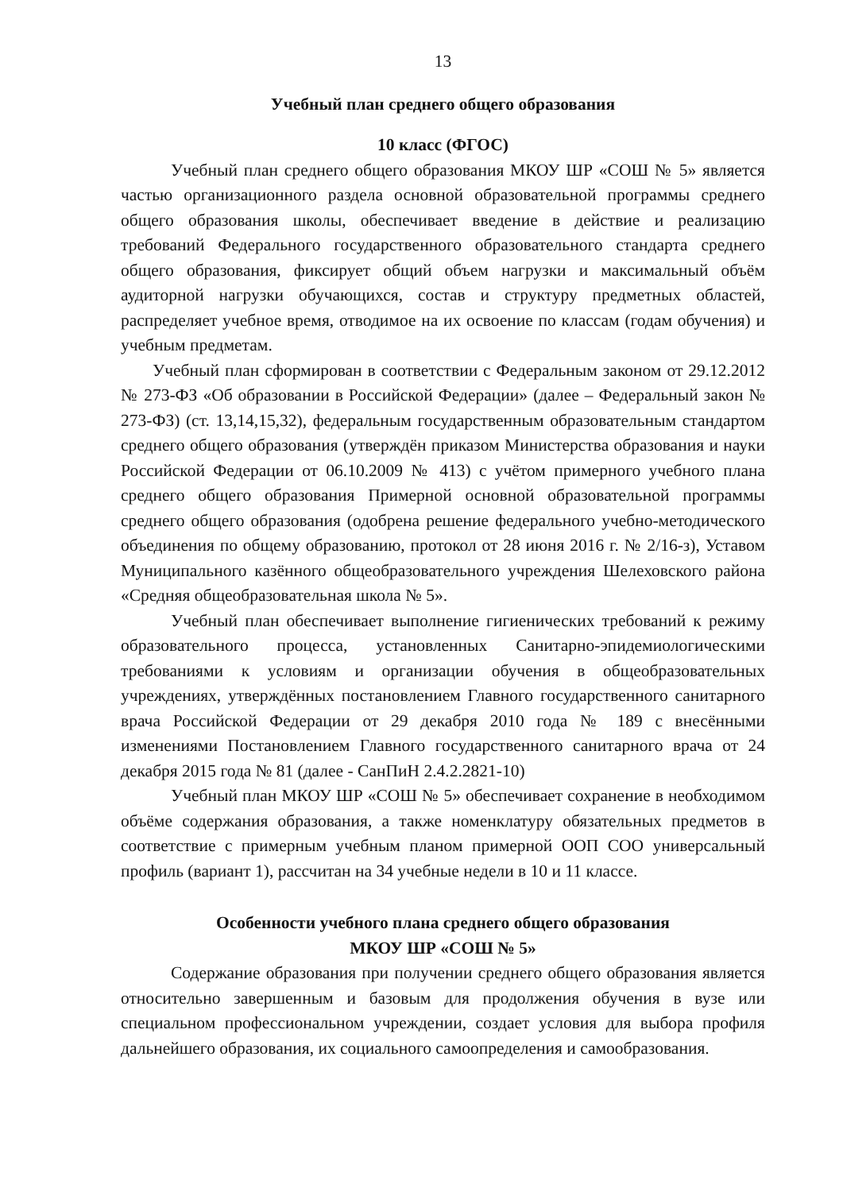13
Учебный план среднего общего образования
10 класс (ФГОС)
Учебный план среднего общего образования МКОУ ШР «СОШ № 5» является частью организационного раздела основной образовательной программы среднего общего образования школы, обеспечивает введение в действие и реализацию требований Федерального государственного образовательного стандарта среднего общего образования, фиксирует общий объем нагрузки и максимальный объём аудиторной нагрузки обучающихся, состав и структуру предметных областей, распределяет учебное время, отводимое на их освоение по классам (годам обучения) и учебным предметам.
Учебный план сформирован в соответствии с Федеральным законом от 29.12.2012 № 273-ФЗ «Об образовании в Российской Федерации» (далее – Федеральный закон № 273-ФЗ) (ст. 13,14,15,32), федеральным государственным образовательным стандартом среднего общего образования (утверждён приказом Министерства образования и науки Российской Федерации от 06.10.2009 № 413) с учётом примерного учебного плана среднего общего образования Примерной основной образовательной программы среднего общего образования (одобрена решение федерального учебно-методического объединения по общему образованию, протокол от 28 июня 2016 г. № 2/16-з), Уставом Муниципального казённого общеобразовательного учреждения Шелеховского района «Средняя общеобразовательная школа № 5».
Учебный план обеспечивает выполнение гигиенических требований к режиму образовательного процесса, установленных Санитарно-эпидемиологическими требованиями к условиям и организации обучения в общеобразовательных учреждениях, утверждённых постановлением Главного государственного санитарного врача Российской Федерации от 29 декабря 2010 года № 189 с внесёнными изменениями Постановлением Главного государственного санитарного врача от 24 декабря 2015 года № 81 (далее - СанПиН 2.4.2.2821-10)
Учебный план МКОУ ШР «СОШ № 5» обеспечивает сохранение в необходимом объёме содержания образования, а также номенклатуру обязательных предметов в соответствие с примерным учебным планом примерной ООП СОО универсальный профиль (вариант 1), рассчитан на 34 учебные недели в 10 и 11 классе.
Особенности учебного плана среднего общего образования
МКОУ ШР «СОШ № 5»
Содержание образования при получении среднего общего образования является относительно завершенным и базовым для продолжения обучения в вузе или специальном профессиональном учреждении, создает условия для выбора профиля дальнейшего образования, их социального самоопределения и самообразования.